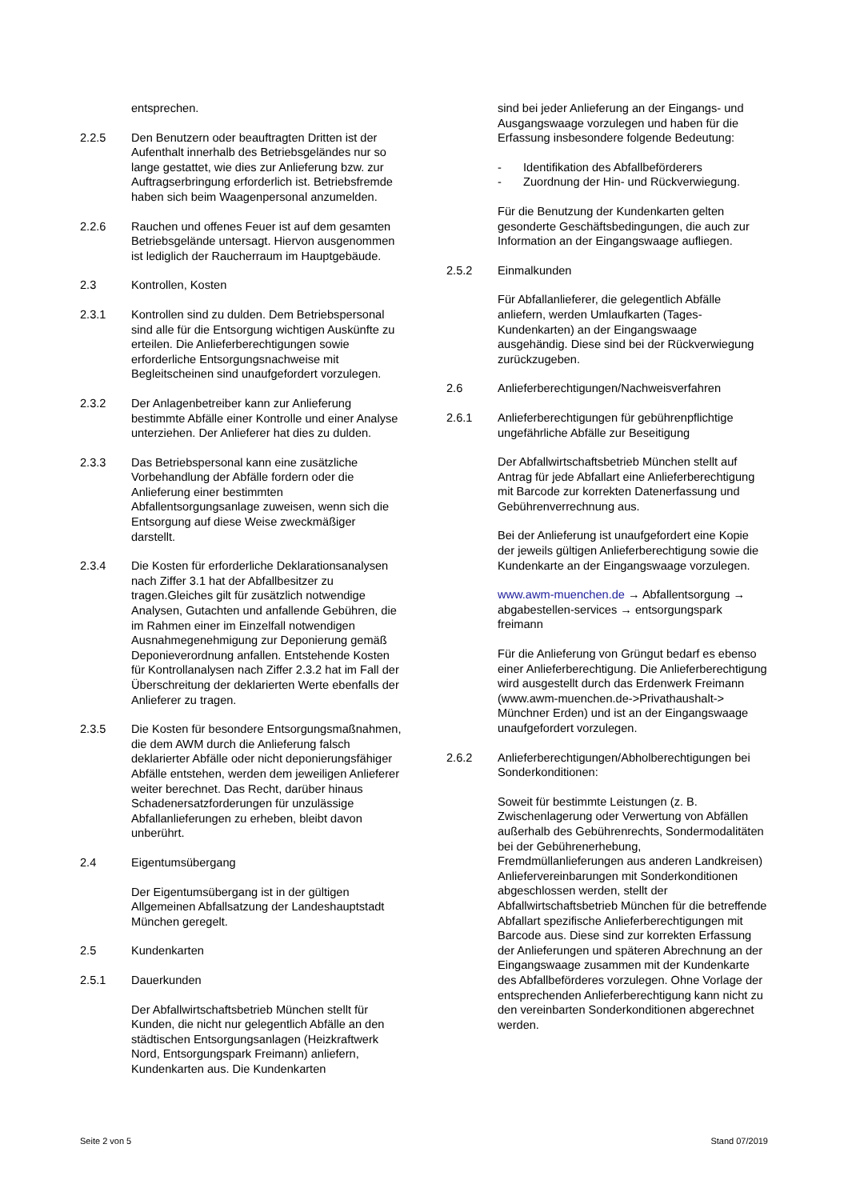entsprechen.
2.2.5 Den Benutzern oder beauftragten Dritten ist der Aufenthalt innerhalb des Betriebsgeländes nur so lange gestattet, wie dies zur Anlieferung bzw. zur Auftragserbringung erforderlich ist. Betriebsfremde haben sich beim Waagenpersonal anzumelden.
2.2.6 Rauchen und offenes Feuer ist auf dem gesamten Betriebsgelände untersagt. Hiervon ausgenommen ist lediglich der Raucherraum im Hauptgebäude.
2.3 Kontrollen, Kosten
2.3.1 Kontrollen sind zu dulden. Dem Betriebspersonal sind alle für die Entsorgung wichtigen Auskünfte zu erteilen. Die Anlieferberechtigungen sowie erforderliche Entsorgungsnachweise mit Begleitscheinen sind unaufgefordert vorzulegen.
2.3.2 Der Anlagenbetreiber kann zur Anlieferung bestimmte Abfälle einer Kontrolle und einer Analyse unterziehen. Der Anlieferer hat dies zu dulden.
2.3.3 Das Betriebspersonal kann eine zusätzliche Vorbehandlung der Abfälle fordern oder die Anlieferung einer bestimmten Abfallentsorgungsanlage zuweisen, wenn sich die Entsorgung auf diese Weise zweckmäßiger darstellt.
2.3.4 Die Kosten für erforderliche Deklarationsanalysen nach Ziffer 3.1 hat der Abfallbesitzer zu tragen.Gleiches gilt für zusätzlich notwendige Analysen, Gutachten und anfallende Gebühren, die im Rahmen einer im Einzelfall notwendigen Ausnahmegenehmigung zur Deponierung gemäß Deponieverordnung anfallen. Entstehende Kosten für Kontrollanalysen nach Ziffer 2.3.2 hat im Fall der Überschreitung der deklarierten Werte ebenfalls der Anlieferer zu tragen.
2.3.5 Die Kosten für besondere Entsorgungsmaßnahmen, die dem AWM durch die Anlieferung falsch deklarierter Abfälle oder nicht deponierungsfähiger Abfälle entstehen, werden dem jeweiligen Anlieferer weiter berechnet. Das Recht, darüber hinaus Schadenersatzforderungen für unzulässige Abfallanlieferungen zu erheben, bleibt davon unberührt.
2.4 Eigentumsübergang
Der Eigentumsübergang ist in der gültigen Allgemeinen Abfallsatzung der Landeshauptstadt München geregelt.
2.5 Kundenkarten
2.5.1 Dauerkunden
Der Abfallwirtschaftsbetrieb München stellt für Kunden, die nicht nur gelegentlich Abfälle an den städtischen Entsorgungsanlagen (Heizkraftwerk Nord, Entsorgungspark Freimann) anliefern, Kundenkarten aus. Die Kundenkarten
sind bei jeder Anlieferung an der Eingangs- und Ausgangswaage vorzulegen und haben für die Erfassung insbesondere folgende Bedeutung:
- Identifikation des Abfallbeförderers
- Zuordnung der Hin- und Rückverwiegung.
Für die Benutzung der Kundenkarten gelten gesonderte Geschäftsbedingungen, die auch zur Information an der Eingangswaage aufliegen.
2.5.2 Einmalkunden
Für Abfallanlieferer, die gelegentlich Abfälle anliefern, werden Umlaufkarten (Tages-Kundenkarten) an der Eingangswaage ausgehändig. Diese sind bei der Rückverwiegung zurückzugeben.
2.6 Anlieferberechtigungen/Nachweisverfahren
2.6.1 Anlieferberechtigungen für gebührenpflichtige ungefährliche Abfälle zur Beseitigung
Der Abfallwirtschaftsbetrieb München stellt auf Antrag für jede Abfallart eine Anlieferberechtigung mit Barcode zur korrekten Datenerfassung und Gebührenverrechnung aus.
Bei der Anlieferung ist unaufgefordert eine Kopie der jeweils gültigen Anlieferberechtigung sowie die Kundenkarte an der Eingangswaage vorzulegen.
www.awm-muenchen.de → Abfallentsorgung → abgabestellen-services → entsorgungspark freimann
Für die Anlieferung von Grüngut bedarf es ebenso einer Anlieferberechtigung. Die Anlieferberechtigung wird ausgestellt durch das Erdenwerk Freimann (www.awm-muenchen.de->Privathaushalt-> Münchner Erden) und ist an der Eingangswaage unaufgefordert vorzulegen.
2.6.2 Anlieferberechtigungen/Abholberechtigungen bei Sonderkonditionen:
Soweit für bestimmte Leistungen (z. B. Zwischenlagerung oder Verwertung von Abfällen außerhalb des Gebührenrechts, Sondermodalitäten bei der Gebührenerhebung, Fremdmüllanlieferungen aus anderen Landkreisen) Anliefervereinbarungen mit Sonderkonditionen abgeschlossen werden, stellt der Abfallwirtschaftsbetrieb München für die betreffende Abfallart spezifische Anlieferberechtigungen mit Barcode aus. Diese sind zur korrekten Erfassung der Anlieferungen und späteren Abrechnung an der Eingangswaage zusammen mit der Kundenkarte des Abfallbeförderes vorzulegen. Ohne Vorlage der entsprechenden Anlieferberechtigung kann nicht zu den vereinbarten Sonderkonditionen abgerechnet werden.
Seite 2 von 5 Stand 07/2019